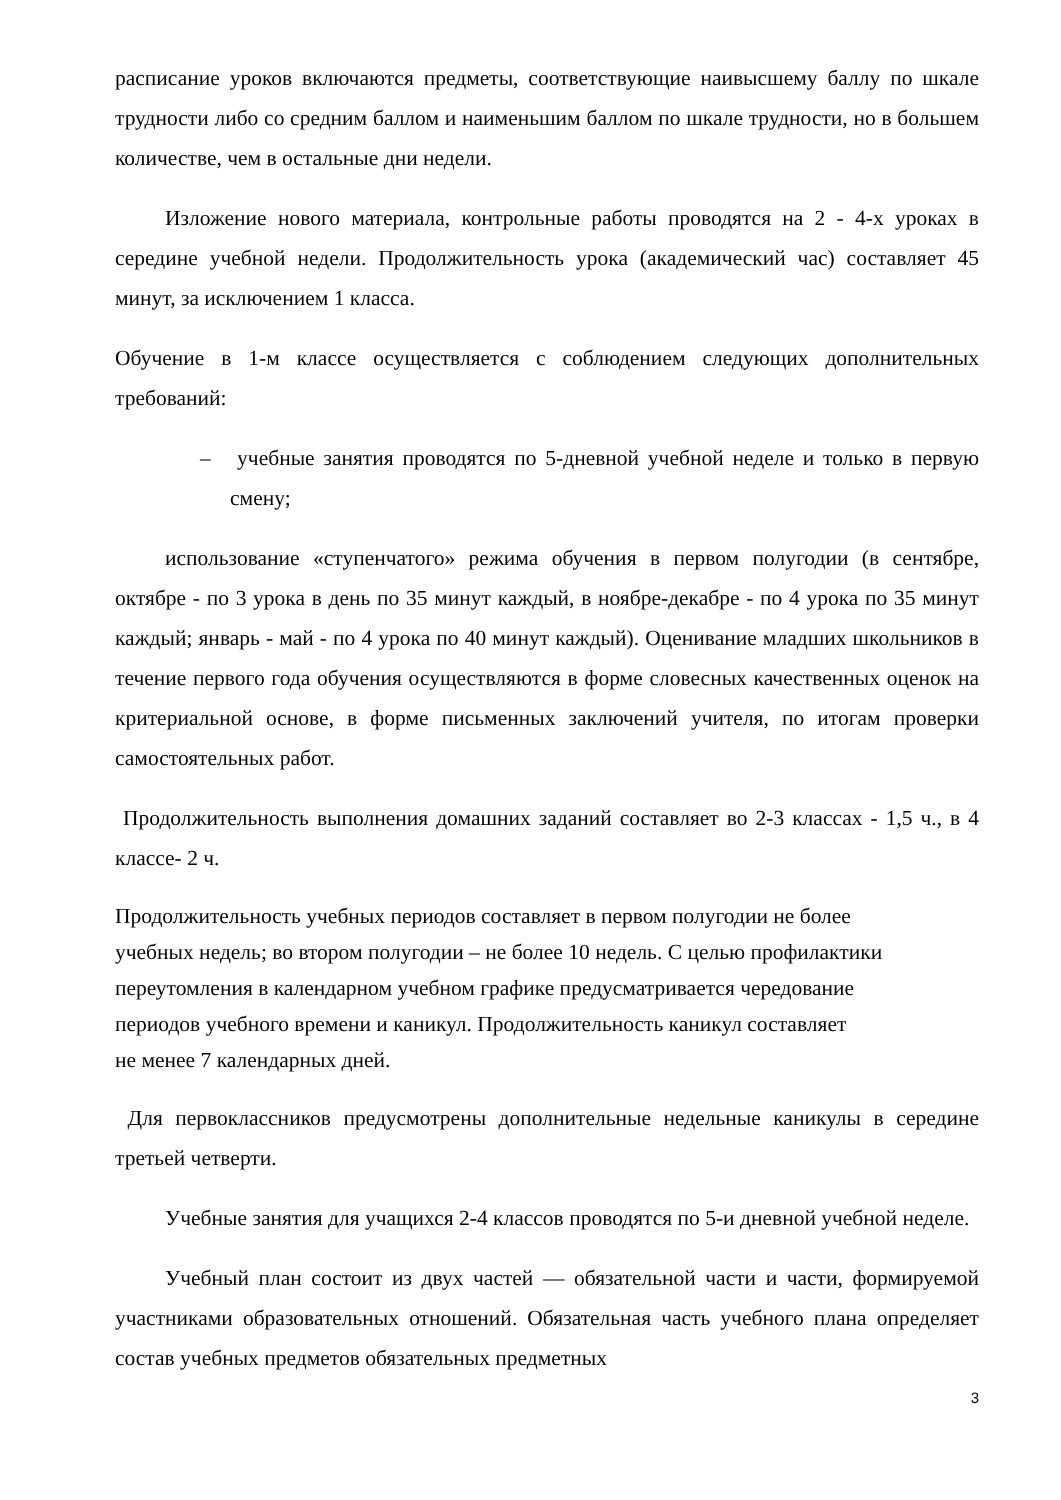расписание уроков включаются предметы, соответствующие наивысшему баллу по шкале трудности либо со средним баллом и наименьшим баллом по шкале трудности, но в большем количестве, чем в остальные дни недели.
Изложение нового материала, контрольные работы проводятся на 2 - 4-х уроках в середине учебной недели. Продолжительность урока (академический час) составляет 45 минут, за исключением 1 класса.
Обучение в 1-м классе осуществляется с соблюдением следующих дополнительных требований:
– учебные занятия проводятся по 5-дневной учебной неделе и только в первую смену;
использование «ступенчатого» режима обучения в первом полугодии (в сентябре, октябре - по 3 урока в день по 35 минут каждый, в ноябре-декабре - по 4 урока по 35 минут каждый; январь - май - по 4 урока по 40 минут каждый). Оценивание младших школьников в течение первого года обучения осуществляются в форме словесных качественных оценок на критериальной основе, в форме письменных заключений учителя, по итогам проверки самостоятельных работ.
Продолжительность выполнения домашних заданий составляет во 2-3 классах - 1,5 ч., в 4 классе- 2 ч.
Продолжительность учебных периодов составляет в первом полугодии не более
учебных недель; во втором полугодии – не более 10 недель. С целью профилактики
переутомления в календарном учебном графике предусматривается чередование
периодов учебного времени и каникул. Продолжительность каникул составляет
не менее 7 календарных дней.
Для первоклассников предусмотрены дополнительные недельные каникулы в середине третьей четверти.
Учебные занятия для учащихся 2-4 классов проводятся по 5-и дневной учебной неделе.
Учебный план состоит из двух частей — обязательной части и части, формируемой участниками образовательных отношений. Обязательная часть учебного плана определяет состав учебных предметов обязательных предметных
3